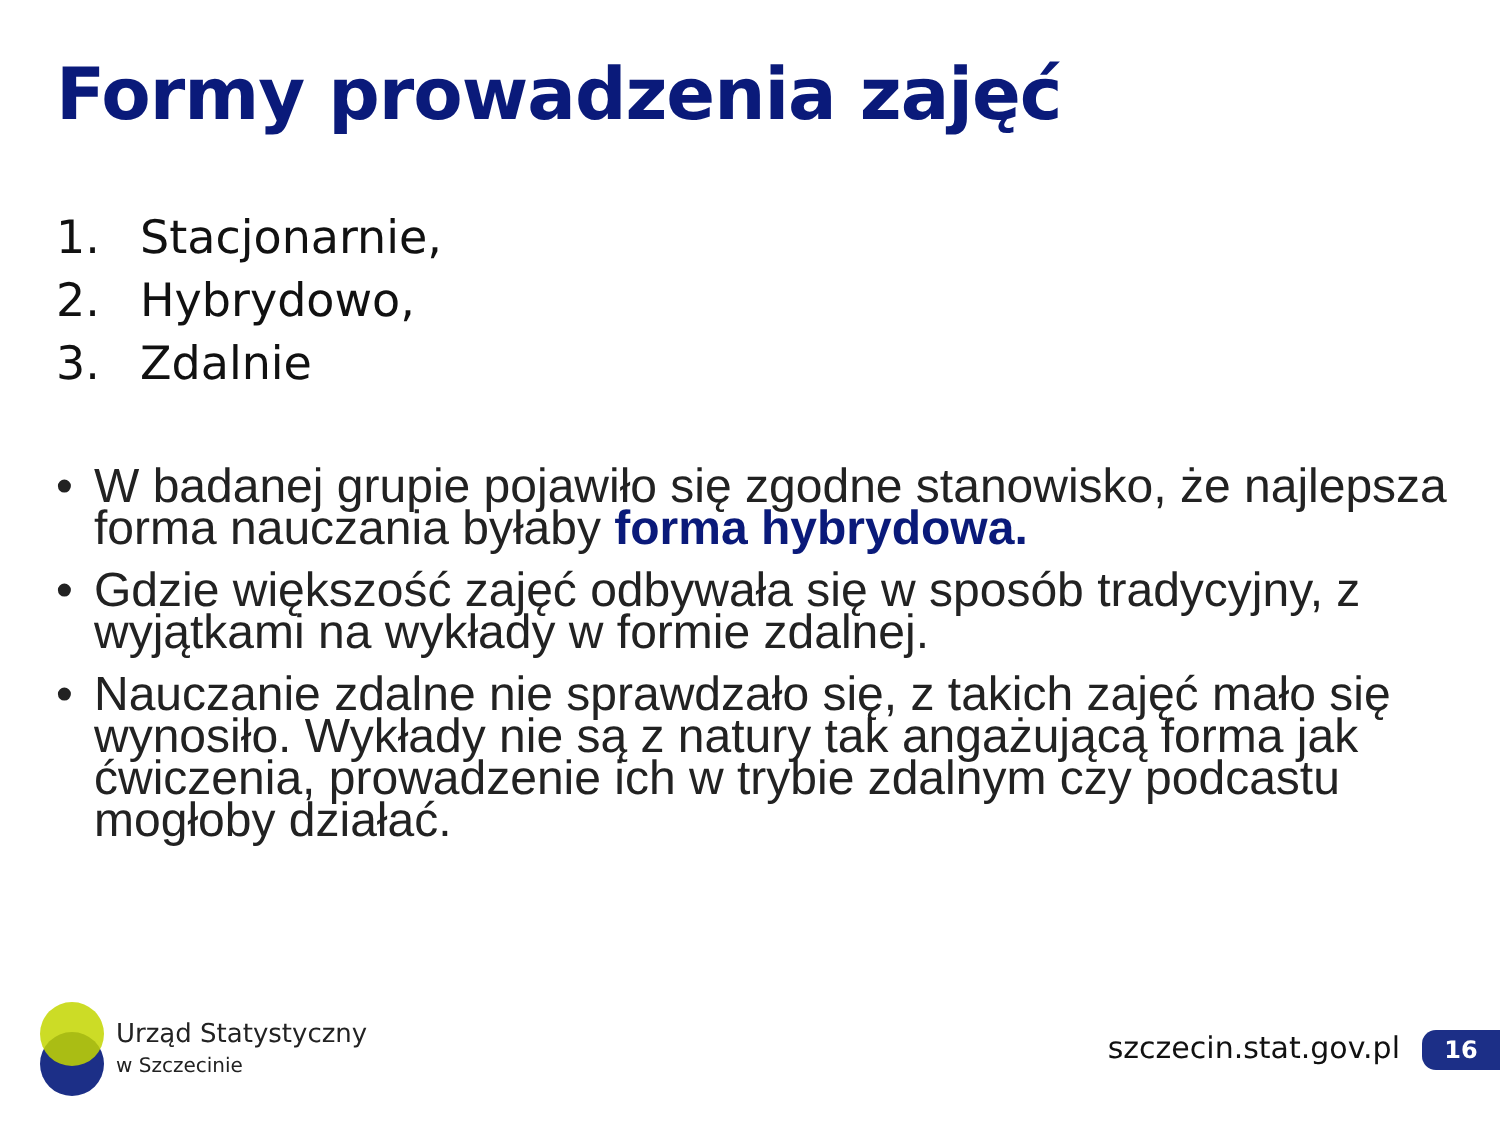Formy prowadzenia zajęć
1. Stacjonarnie,
2. Hybrydowo,
3. Zdalnie
• W badanej grupie pojawiło się zgodne stanowisko, że najlepsza forma nauczania byłaby forma hybrydowa.
• Gdzie większość zajęć odbywała się w sposób tradycyjny, z wyjątkami na wykłady w formie zdalnej.
• Nauczanie zdalne nie sprawdzało się, z takich zajęć mało się wynosiło. Wykłady nie są z natury tak angażującą forma jak ćwiczenia, prowadzenie ich w trybie zdalnym czy podcastu mogłoby działać.
Urząd Statystyczny
w Szczecinie
szczecin.stat.gov.pl 16